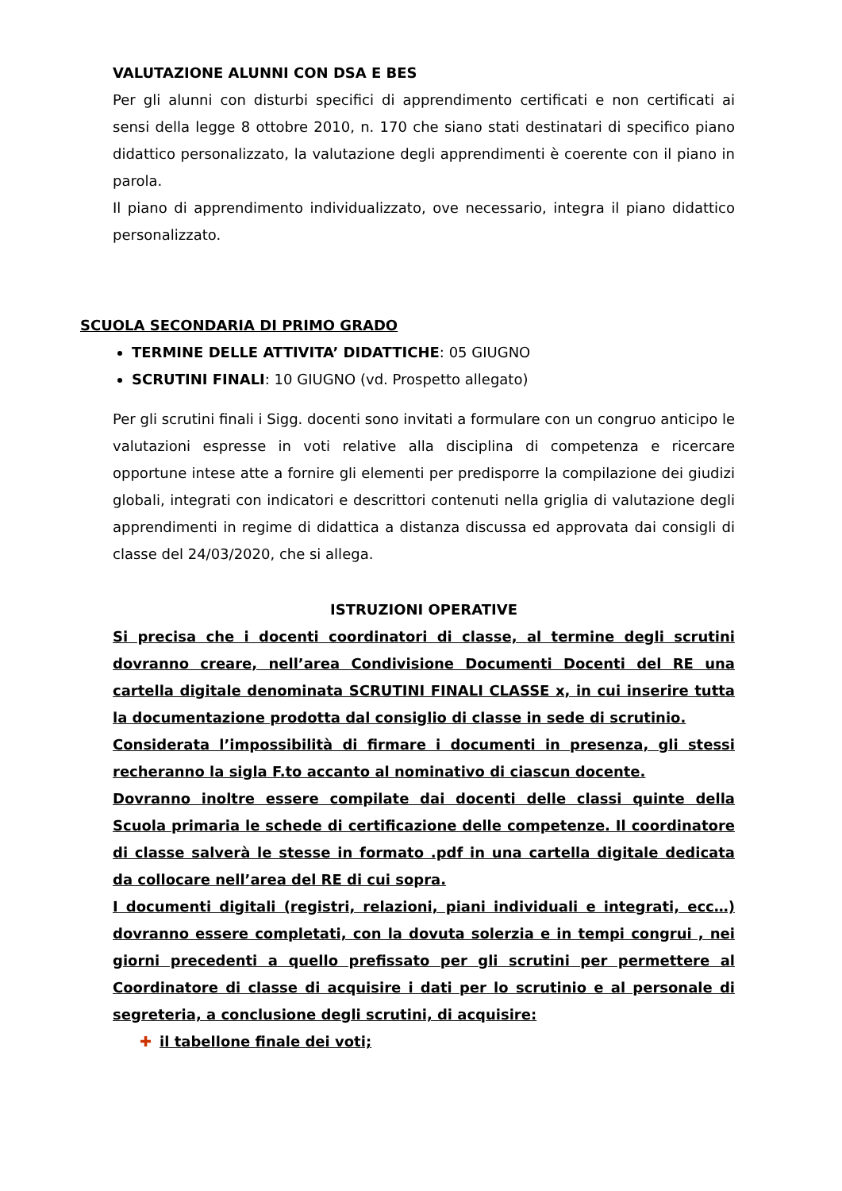VALUTAZIONE ALUNNI CON DSA E BES
Per gli alunni con disturbi specifici di apprendimento certificati e non certificati ai sensi della legge 8 ottobre 2010, n. 170 che siano stati destinatari di specifico piano didattico personalizzato, la valutazione degli apprendimenti è coerente con il piano in parola.
Il piano di apprendimento individualizzato, ove necessario, integra il piano didattico personalizzato.
SCUOLA SECONDARIA DI PRIMO GRADO
TERMINE DELLE ATTIVITA’ DIDATTICHE: 05 GIUGNO
SCRUTINI FINALI: 10 GIUGNO (vd. Prospetto allegato)
Per gli scrutini finali i Sigg. docenti sono invitati a formulare con un congruo anticipo le valutazioni espresse in voti relative alla disciplina di competenza e ricercare opportune intese atte a fornire gli elementi per predisporre la compilazione dei giudizi globali, integrati con indicatori e descrittori contenuti nella griglia di valutazione degli apprendimenti in regime di didattica a distanza discussa ed approvata dai consigli di classe del 24/03/2020, che si allega.
ISTRUZIONI OPERATIVE
Si precisa che i docenti coordinatori di classe, al termine degli scrutini dovranno creare, nell’area Condivisione Documenti Docenti del RE una cartella digitale denominata SCRUTINI FINALI CLASSE x, in cui inserire tutta la documentazione prodotta dal consiglio di classe in sede di scrutinio.
Considerata l’impossibilità di firmare i documenti in presenza, gli stessi recheranno la sigla F.to accanto al nominativo di ciascun docente.
Dovranno inoltre essere compilate dai docenti delle classi quinte della Scuola primaria le schede di certificazione delle competenze. Il coordinatore di classe salverà le stesse in formato .pdf in una cartella digitale dedicata da collocare nell’area del RE di cui sopra.
I documenti digitali (registri, relazioni, piani individuali e integrati, ecc…) dovranno essere completati, con la dovuta solerzia e in tempi congrui , nei giorni precedenti a quello prefissato per gli scrutini per permettere al Coordinatore di classe di acquisire i dati per lo scrutinio e al personale di segreteria, a conclusione degli scrutini, di acquisire:
✚ il tabellone finale dei voti;